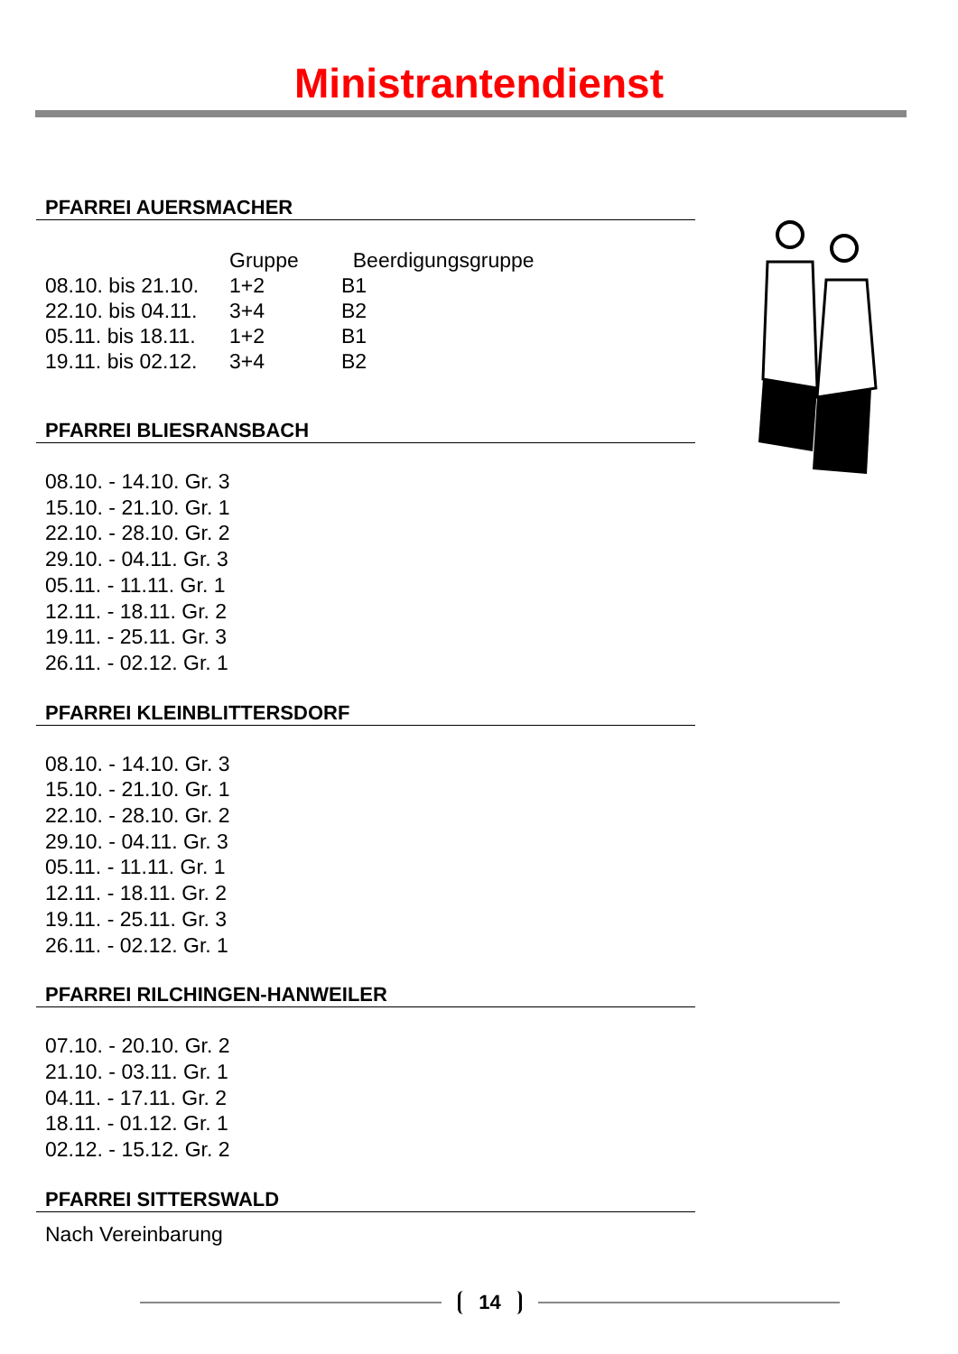Ministrantendienst
PFARREI AUERSMACHER
| | Gruppe | Beerdigungsgruppe |
| 08.10. bis 21.10. | 1+2 | B1 |
| 22.10. bis 04.11. | 3+4 | B2 |
| 05.11. bis 18.11. | 1+2 | B1 |
| 19.11. bis 02.12. | 3+4 | B2 |
PFARREI BLIESRANSBACH
08.10. - 14.10. Gr. 3
15.10. - 21.10. Gr. 1
22.10. - 28.10. Gr. 2
29.10. - 04.11. Gr. 3
05.11. - 11.11. Gr. 1
12.11. - 18.11. Gr. 2
19.11. - 25.11. Gr. 3
26.11. - 02.12. Gr. 1
PFARREI KLEINBLITTERSDORF
08.10. - 14.10. Gr. 3
15.10. - 21.10. Gr. 1
22.10. - 28.10. Gr. 2
29.10. - 04.11. Gr. 3
05.11. - 11.11. Gr. 1
12.11. - 18.11. Gr. 2
19.11. - 25.11. Gr. 3
26.11. - 02.12. Gr. 1
PFARREI RILCHINGEN-HANWEILER
07.10. - 20.10. Gr. 2
21.10. - 03.11. Gr. 1
04.11. - 17.11. Gr. 2
18.11. - 01.12. Gr. 1
02.12. - 15.12. Gr. 2
PFARREI SITTERSWALD
Nach Vereinbarung
14